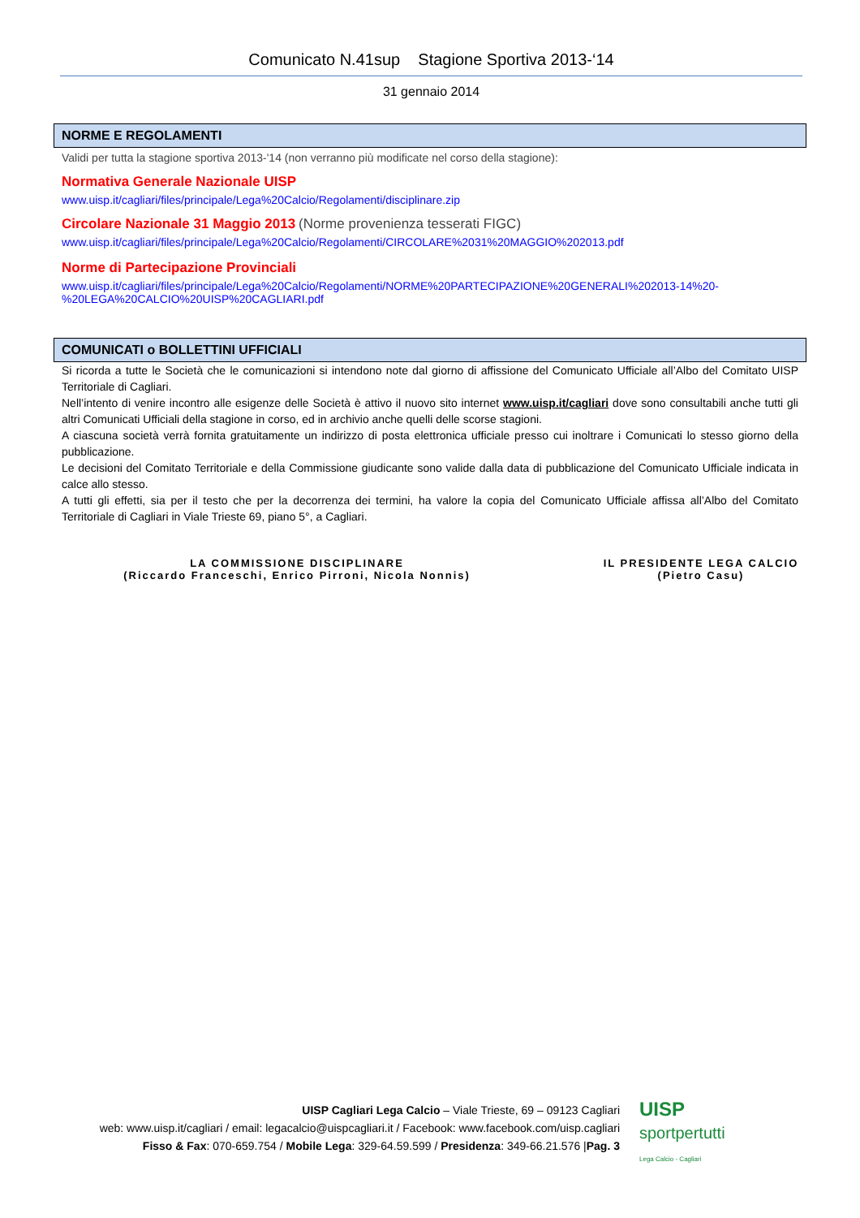Comunicato N.41sup Stagione Sportiva 2013-‘14
31 gennaio 2014
NORME E REGOLAMENTI
Validi per tutta la stagione sportiva 2013-'14 (non verranno più modificate nel corso della stagione):
Normativa Generale Nazionale UISP
www.uisp.it/cagliari/files/principale/Lega%20Calcio/Regolamenti/disciplinare.zip
Circolare Nazionale 31 Maggio 2013 (Norme provenienza tesserati FIGC)
www.uisp.it/cagliari/files/principale/Lega%20Calcio/Regolamenti/CIRCOLARE%2031%20MAGGIO%202013.pdf
Norme di Partecipazione Provinciali
www.uisp.it/cagliari/files/principale/Lega%20Calcio/Regolamenti/NORME%20PARTECIPAZIONE%20GENERALI%202013-14%20-%20LEGA%20CALCIO%20UISP%20CAGLIARI.pdf
COMUNICATI o BOLLETTINI UFFICIALI
Si ricorda a tutte le Società che le comunicazioni si intendono note dal giorno di affissione del Comunicato Ufficiale all’Albo del Comitato UISP Territoriale di Cagliari.
Nell’intento di venire incontro alle esigenze delle Società è attivo il nuovo sito internet www.uisp.it/cagliari dove sono consultabili anche tutti gli altri Comunicati Ufficiali della stagione in corso, ed in archivio anche quelli delle scorse stagioni.
A ciascuna società verrà fornita gratuitamente un indirizzo di posta elettronica ufficiale presso cui inoltrare i Comunicati lo stesso giorno della pubblicazione.
Le decisioni del Comitato Territoriale e della Commissione giudicante sono valide dalla data di pubblicazione del Comunicato Ufficiale indicata in calce allo stesso.
A tutti gli effetti, sia per il testo che per la decorrenza dei termini, ha valore la copia del Comunicato Ufficiale affissa all’Albo del Comitato Territoriale di Cagliari in Viale Trieste 69, piano 5°, a Cagliari.
LA COMMISSIONE DISCIPLINARE
(Riccardo Franceschi, Enrico Pirroni, Nicola Nonnis)
IL PRESIDENTE LEGA CALCIO
(Pietro Casu)
UISP Cagliari Lega Calcio – Viale Trieste, 69 – 09123 Cagliari
web: www.uisp.it/cagliari / email: legacalcio@uispcagliari.it / Facebook: www.facebook.com/uisp.cagliari
Fisso & Fax: 070-659.754 / Mobile Lega: 329-64.59.599 / Presidenza: 349-66.21.576 |Pag. 3
UISP
sportpertutti
Lega Calcio - Cagliari